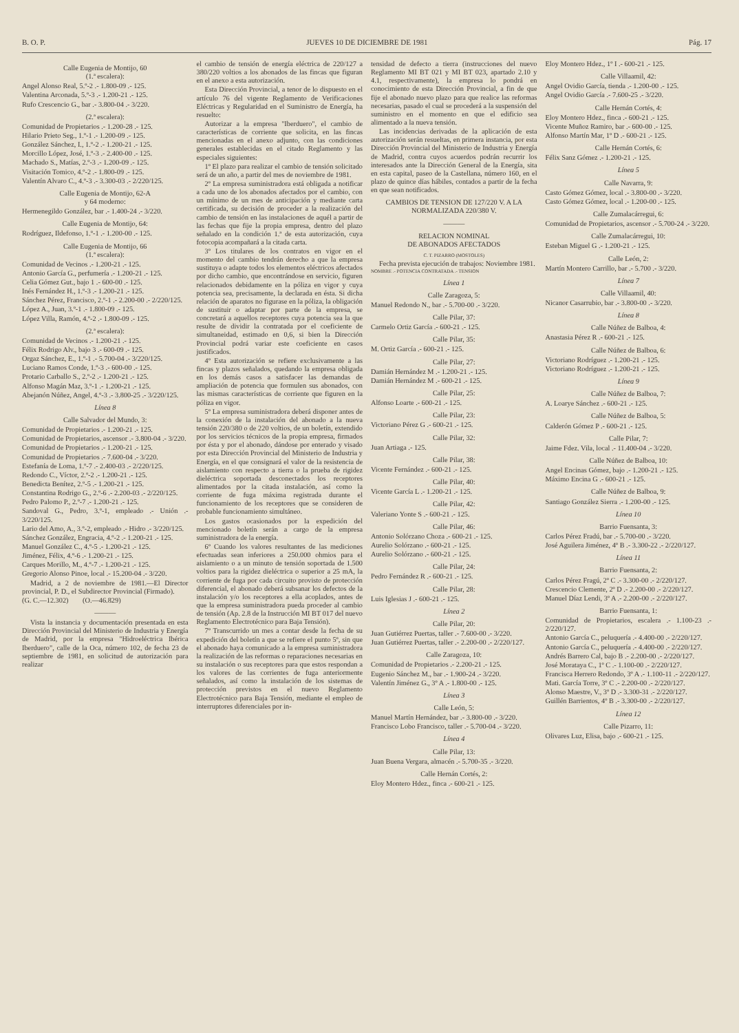B. O. P. JUEVES 10 DE DICIEMBRE DE 1981 Pág. 17
Calle Eugenia de Montijo, 60
(1.ª escalera):
Angel Alonso Real, 5.º-2 .- 1.800-09 .- 125.
Valentina Arconada, 5.º-3 .- 1.200-21 .- 125.
Rufo Crescencio G., bar .- 3.800-04 .- 3/220.
(2.ª escalera):
Comunidad de Propietarios .- 1.200-28 .- 125.
Hilario Prieto Seg., 1.º-1 .- 1.200-09 .- 125.
González Sánchez, I., 1.º-2 .- 1.200-21 .- 125.
Morcillo López, José, 1.º-3 .- 2.400-00 .- 125.
Machado S., Matías, 2.º-3 .- 1.200-09 .- 125.
Visitación Tomico, 4.º-2 .- 1.800-09 .- 125.
Valentín Alvaro C., 4.º-3 .- 3.300-03 .- 2/220/125.
Calle Eugenia de Montijo, 62-A
y 64 moderno:
Hermenegildo González, bar .- 1.400-24 .- 3/220.
Calle Eugenia de Montijo, 64:
Rodríguez, Ildefonso, 1.º-1 .- 1.200-00 .- 125.
Calle Eugenia de Montijo, 66
(1.ª escalera):
Comunidad de Vecinos .- 1.200-21 .- 125.
Antonio García G., perfumería .- 1.200-21 .- 125.
Celia Gómez Gut., bajo 1 .- 600-00 .- 125.
Inés Fernández H., 1.º-3 .- 1.200-21 .- 125.
Sánchez Pérez, Francisco, 2.º-1 .- 2.200-00 .- 2/220/125.
López A., Juan, 3.º-1 .- 1.800-09 .- 125.
López Villa, Ramón, 4.º-2 .- 1.800-09 .- 125.
(2.ª escalera):
Comunidad de Vecinos .- 1.200-21 .- 125.
Félix Rodrigo Alv., bajo 3 .- 600-09 .- 125.
Orgaz Sánchez, E., 1.º-1 .- 5.700-04 .- 3/220/125.
Luciano Ramos Conde, 1.º-3 .- 600-00 .- 125.
Protario Carballo S., 2.º-2 .- 1.200-21 .- 125.
Alfonso Magán Maz, 3.º-1 .- 1.200-21 .- 125.
Abejanón Núñez, Angel, 4.º-3 .- 3.800-25 .- 3/220/125.
Línea 8
Calle Salvador del Mundo, 3:
Comunidad de Propietarios .- 1.200-21 .- 125.
Comunidad de Propietarios, ascensor .- 3.800-04 .- 3/220.
Comunidad de Propietarios .- 1.200-21 .- 125.
Comunidad de Propietarios .- 7.600-04 .- 3/220.
Estefanía de Loma, 1.º-7 .- 2.400-03 .- 2/220/125.
Redondo C., Víctor, 2.º-2 .- 1.200-21 .- 125.
Benedicta Benítez, 2.º-5 .- 1.200-21 .- 125.
Constantina Rodrigo G., 2.º-6 .- 2.200-03 .- 2/220/125.
Pedro Palomo P., 2.º-7 .- 1.200-21 .- 125.
Sandoval G., Pedro, 3.º-1, empleado .- Unión .- 3/220/125.
Lario del Amo, A., 3.º-2, empleado .- Hidro .- 3/220/125.
Sánchez González, Engracia, 4.º-2 .- 1.200-21 .- 125.
Manuel González C., 4.º-5 .- 1.200-21 .- 125.
Jiménez, Félix, 4.º-6 .- 1.200-21 .- 125.
Carques Morillo, M., 4.º-7 .- 1.200-21 .- 125.
Gregorio Alonso Pinoe, local .- 15.200-04 .- 3/220.
Madrid, a 2 de noviembre de 1981.—El Director provincial, P. D., el Subdirector Provincial (Firmado).
(G. C.—12.302) (O.—46.829)
———
Vista la instancia y documentación presentada en esta Dirección Provincial del Ministerio de Industria y Energía de Madrid, por la empresa "Hidroeléctrica Ibérica Iberduero", calle de la Oca, número 102, de fecha 23 de septiembre de 1981, en solicitud de autorización para realizar
el cambio de tensión de energía eléctrica de 220/127 a 380/220 voltios a los abonados de las fincas que figuran en el anexo a esta autorización.
Esta Dirección Provincial, a tenor de lo dispuesto en el artículo 76 del vigente Reglamento de Verificaciones Eléctricas y Regularidad en el Suministro de Energía, ha resuelto:
Autorizar a la empresa "Iberduero", el cambio de características de corriente que solicita, en las fincas mencionadas en el anexo adjunto, con las condiciones generales establecidas en el citado Reglamento y las especiales siguientes:
1º El plazo para realizar el cambio de tensión solicitado será de un año, a partir del mes de noviembre de 1981.
2º La empresa suministradora está obligada a notificar a cada uno de los abonados afectados por el cambio, con un mínimo de un mes de anticipación y mediante carta certificada, su decisión de proceder a la realización del cambio de tensión en las instalaciones de aquél a partir de las fechas que fije la propia empresa, dentro del plazo señalado en la condición 1.ª de esta autorización, cuya fotocopia acompañará a la citada carta.
3º Los titulares de los contratos en vigor en el momento del cambio tendrán derecho a que la empresa sustituya o adapte todos los elementos eléctricos afectados por dicho cambio, que encontrándose en servicio, figuren relacionados debidamente en la póliza en vigor y cuya potencia sea, precisamente, la declarada en ésta. Si dicha relación de aparatos no figurase en la póliza, la obligación de sustituir o adaptar por parte de la empresa, se concretará a aquellos receptores cuya potencia sea la que resulte de dividir la contratada por el coeficiente de simultaneidad, estimado en 0,6, si bien la Dirección Provincial podrá variar este coeficiente en casos justificados.
4º Esta autorización se refiere exclusivamente a las fincas y plazos señalados, quedando la empresa obligada en los demás casos a satisfacer las demandas de ampliación de potencia que formulen sus abonados, con las mismas características de corriente que figuren en la póliza en vigor.
5º La empresa suministradora deberá disponer antes de la conexión de la instalación del abonado a la nueva tensión 220/380 o de 220 voltios, de un boletín, extendido por los servicios técnicos de la propia empresa, firmados por ésta y por el abonado, dándose por enterado y visado por esta Dirección Provincial del Ministerio de Industria y Energía, en el que consignará el valor de la resistencia de aislamiento con respecto a tierra o la prueba de rigidez dieléctrica soportada desconectados los receptores alimentados por la citada instalación, así como la corriente de fuga máxima registrada durante el funcionamiento de los receptores que se consideren de probable funcionamiento simultáneo.
Los gastos ocasionados por la expedición del mencionado boletín serán a cargo de la empresa suministradora de la energía.
6º Cuando los valores resultantes de las mediciones efectuadas sean inferiores a 250.000 ohmios para el aislamiento o a un minuto de tensión soportada de 1.500 voltios para la rigidez dieléctrica o superior a 25 mA, la corriente de fuga por cada circuito provisto de protección diferencial, el abonado deberá subsanar los defectos de la instalación y/o los receptores a ella acoplados, antes de que la empresa suministradora pueda proceder al cambio de tensión (Ap. 2.8 de la Instrucción MI BT 017 del nuevo Reglamento Electrotécnico para Baja Tensión).
7º Transcurrido un mes a contar desde la fecha de su expedición del boletín a que se refiere el punto 5º, sin que el abonado haya comunicado a la empresa suministradora la realización de las reformas o reparaciones necesarias en su instalación o sus receptores para que estos respondan a los valores de las corrientes de fuga anteriormente señalados, así como la instalación de los sistemas de protección previstos en el nuevo Reglamento Electrotécnico para Baja Tensión, mediante el empleo de interruptores diferenciales por in-
tensidad de defecto a tierra (instrucciones del nuevo Reglamento MI BT 021 y MI BT 023, apartado 2.10 y 4.1, respectivamente), la empresa lo pondrá en conocimiento de esta Dirección Provincial, a fin de que fije el abonado nuevo plazo para que realice las reformas necesarias, pasado el cual se procederá a la suspensión del suministro en el momento en que el edificio sea alimentado a la nueva tensión.
Las incidencias derivadas de la aplicación de esta autorización serán resueltas, en primera instancia, por esta Dirección Provincial del Ministerio de Industria y Energía de Madrid, contra cuyos acuerdos podrán recurrir los interesados ante la Dirección General de la Energía, sita en esta capital, paseo de la Castellana, número 160, en el plazo de quince días hábiles, contados a partir de la fecha en que sean notificados.
CAMBIOS DE TENSION DE 127/220 V. A LA NORMALIZADA 220/380 V.
———
RELACION NOMINAL
DE ABONADOS AFECTADOS
C. T. PIZARRO (MOSTOLES)
Fecha prevista ejecución de trabajos: Noviembre 1981.
NOMBRE .- POTENCIA CONTRATADA .- TENSION
Línea 1
Calle Zaragoza, 5:
Manuel Redondo N., bar .- 5.700-00 .- 3/220.
Calle Pilar, 37:
Carmelo Ortiz García .- 600-21 .- 125.
Calle Pilar, 35:
M. Ortiz García .- 600-21 .- 125.
Calle Pilar, 27:
Damián Hernández M .- 1.200-21 .- 125.
Damián Hernández M .- 600-21 .- 125.
Calle Pilar, 25:
Alfonso Loarte .- 600-21 .- 125.
Calle Pilar, 23:
Victoriano Pérez G .- 600-21 .- 125.
Calle Pilar, 32:
Juan Artiaga .- 125.
Calle Pilar, 38:
Vicente Fernández .- 600-21 .- 125.
Calle Pilar, 40:
Vicente García L .- 1.200-21 .- 125.
Calle Pilar, 42:
Valeriano Yonte S .- 600-21 .- 125.
Calle Pilar, 46:
Antonio Solórzano Choza .- 600-21 .- 125.
Aurelio Solórzano .- 600-21 .- 125.
Aurelio Solórzano .- 600-21 .- 125.
Calle Pilar, 24:
Pedro Fernández R .- 600-21 .- 125.
Calle Pilar, 28:
Luis Iglesias J .- 600-21 .- 125.
Línea 2
Calle Pilar, 20:
Juan Gutiérrez Puertas, taller .- 7.600-00 .- 3/220.
Juan Gutiérrez Puertas, taller .- 2.200-00 .- 2/220/127.
Calle Zaragoza, 10:
Comunidad de Propietarios .- 2.200-21 .- 125.
Eugenio Sánchez M., bar .- 1.900-24 .- 3/220.
Valentín Jiménez G., 3º A .- 1.800-00 .- 125.
Línea 3
Calle León, 5:
Manuel Martín Hernández, bar .- 3.800-00 .- 3/220.
Francisco Lobo Francisco, taller .- 5.700-04 .- 3/220.
Línea 4
Calle Pilar, 13:
Juan Buena Vergara, almacén .- 5.700-35 .- 3/220.
Calle Hernán Cortés, 2:
Eloy Montero Hdez., finca .- 600-21 .- 125.
Eloy Montero Hdez., 1º I .- 600-21 .- 125.
Calle Villaamil, 42:
Angel Ovidio García, tienda .- 1.200-00 .- 125.
Angel Ovidio García .- 7.600-25 .- 3/220.
Calle Hernán Cortés, 4:
Eloy Montero Hdez., finca .- 600-21 .- 125.
Vicente Muñoz Ramiro, bar .- 600-00 .- 125.
Alfonso Martín Mar, 1º D .- 600-21 .- 125.
Calle Hernán Cortés, 6:
Félix Sanz Gómez .- 1.200-21 .- 125.
Línea 5
Calle Navarra, 9:
Casto Gómez Gómez, local .- 3.800-00 .- 3/220.
Casto Gómez Gómez, local .- 1.200-00 .- 125.
Calle Zumalacárregui, 6:
Comunidad de Propietarios, ascensor .- 5.700-24 .- 3/220.
Calle Zumalacárregui, 10:
Esteban Miguel G .- 1.200-21 .- 125.
Calle León, 2:
Martín Montero Carrillo, bar .- 5.700 .- 3/220.
Línea 7
Calle Villaamil, 40:
Nicanor Casarrubio, bar .- 3.800-00 .- 3/220.
Línea 8
Calle Núñez de Balboa, 4:
Anastasia Pérez R .- 600-21 .- 125.
Calle Núñez de Balboa, 6:
Victoriano Rodríguez .- 1.200-21 .- 125.
Victoriano Rodríguez .- 1.200-21 .- 125.
Línea 9
Calle Núñez de Balboa, 7:
A. Loarye Sánchez .- 600-21 .- 125.
Calle Núñez de Balboa, 5:
Calderón Gómez P .- 600-21 .- 125.
Calle Pilar, 7:
Jaime Fdez. Vila, local .- 11.400-04 .- 3/220.
Calle Núñez de Balboa, 10:
Angel Encinas Gómez, bajo .- 1.200-21 .- 125.
Máximo Encina G .- 600-21 .- 125.
Calle Núñez de Balboa, 9:
Santiago González Sierra .- 1.200-00 .- 125.
Línea 10
Barrio Fuensanta, 3:
Carlos Pérez Fradú, bar .- 5.700-00 .- 3/220.
José Aguilera Jiménez, 4º B .- 3.300-22 .- 2/220/127.
Línea 11
Barrio Fuensanta, 2:
Carlos Pérez Fragú, 2º C .- 3.300-00 .- 2/220/127.
Crescencio Clemente, 2º D .- 2.200-00 .- 2/220/127.
Manuel Díaz Lendi, 3º A .- 2.200-00 .- 2/220/127.
Barrio Fuensanta, 1:
Comunidad de Propietarios, escalera .- 1.100-23 .- 2/220/127.
Antonio García C., peluquería .- 4.400-00 .- 2/220/127.
Antonio García C., peluquería .- 4.400-00 .- 2/220/127.
Andrés Barrero Cal, bajo B .- 2.200-00 .- 2/220/127.
José Morataya C., 1º C .- 1.100-00 .- 2/220/127.
Francisca Herrero Redondo, 3º A .- 1.100-11 .- 2/220/127.
Mati. García Torre, 3º C .- 2.200-00 .- 2/220/127.
Alonso Maestre, V., 3º D .- 3.300-31 .- 2/220/127.
Guillén Barrientos, 4º B .- 3.300-00 .- 2/220/127.
Línea 12
Calle Pizarro, 11:
Olivares Luz, Elisa, bajo .- 600-21 .- 125.